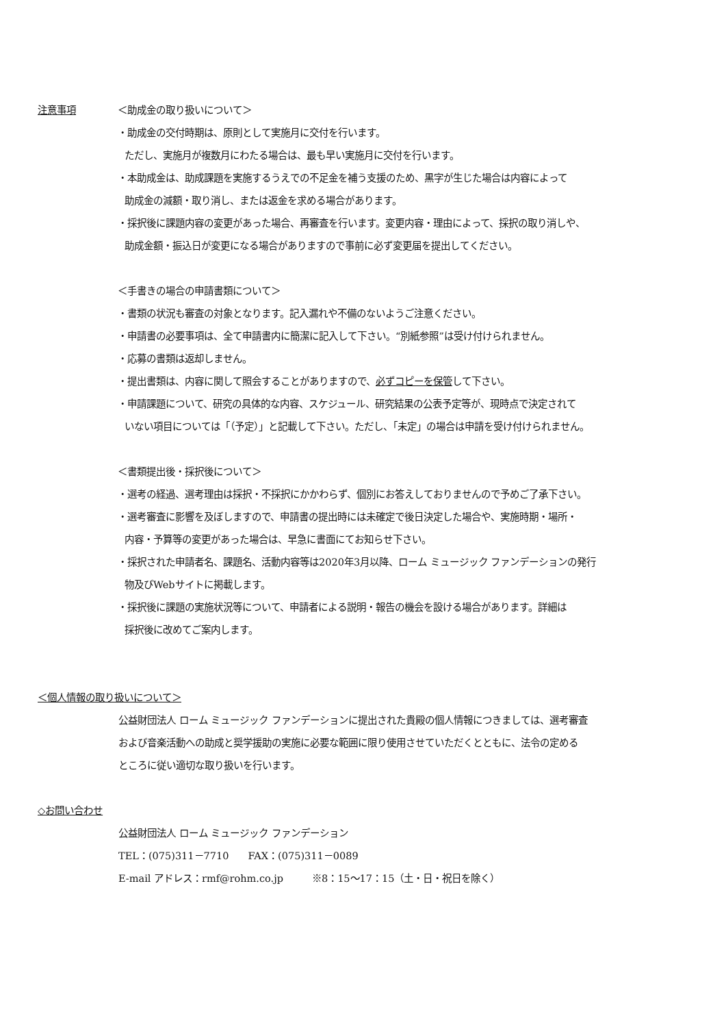注意事項 ＜助成金の取り扱いについて＞
・助成金の交付時期は、原則として実施月に交付を行います。
ただし、実施月が複数月にわたる場合は、最も早い実施月に交付を行います。
・本助成金は、助成課題を実施するうえでの不足金を補う支援のため、黒字が生じた場合は内容によって
助成金の減額・取り消し、または返金を求める場合があります。
・採択後に課題内容の変更があった場合、再審査を行います。変更内容・理由によって、採択の取り消しや、
助成金額・振込日が変更になる場合がありますので事前に必ず変更届を提出してください。
＜手書きの場合の申請書類について＞
・書類の状況も審査の対象となります。記入漏れや不備のないようご注意ください。
・申請書の必要事項は、全て申請書内に簡潔に記入して下さい。“別紙参照”は受け付けられません。
・応募の書類は返却しません。
・提出書類は、内容に関して照会することがありますので、必ずコピーを保管して下さい。
・申請課題について、研究の具体的な内容、スケジュール、研究結果の公表予定等が、現時点で決定されて
いない項目については「（予定）」と記載して下さい。ただし、「未定」の場合は申請を受け付けられません。
＜書類提出後・採択後について＞
・選考の経過、選考理由は採択・不採択にかかわらず、個別にお答えしておりませんので予めご了承下さい。
・選考審査に影響を及ぼしますので、申請書の提出時には未確定で後日決定した場合や、実施時期・場所・
内容・予算等の変更があった場合は、早急に書面にてお知らせ下さい。
・採択された申請者名、課題名、活動内容等は2020年3月以降、ローム ミュージック ファンデーションの発行
物及びWebサイトに掲載します。
・採択後に課題の実施状況等について、申請者による説明・報告の機会を設ける場合があります。詳細は
採択後に改めてご案内します。
＜個人情報の取り扱いについて＞
公益財団法人 ローム ミュージック ファンデーションに提出された貴殿の個人情報につきましては、選考審査
および音楽活動への助成と奨学援助の実施に必要な範囲に限り使用させていただくとともに、法令の定める
ところに従い適切な取り扱いを行います。
◇お問い合わせ
公益財団法人 ローム ミュージック ファンデーション
TEL：(075)311－7710　　FAX：(075)311－0089
E-mail アドレス：rmf@rohm.co.jp　　　※8：15～17：15（土・日・祝日を除く）